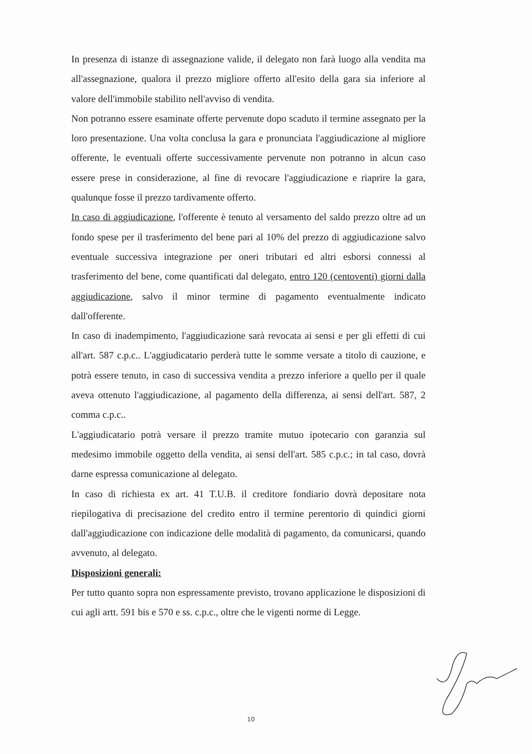In presenza di istanze di assegnazione valide, il delegato non farà luogo alla vendita ma all'assegnazione, qualora il prezzo migliore offerto all'esito della gara sia inferiore al valore dell'immobile stabilito nell'avviso di vendita.
Non potranno essere esaminate offerte pervenute dopo scaduto il termine assegnato per la loro presentazione. Una volta conclusa la gara e pronunciata l'aggiudicazione al migliore offerente, le eventuali offerte successivamente pervenute non potranno in alcun caso essere prese in considerazione, al fine di revocare l'aggiudicazione e riaprire la gara, qualunque fosse il prezzo tardivamente offerto.
In caso di aggiudicazione, l'offerente è tenuto al versamento del saldo prezzo oltre ad un fondo spese per il trasferimento del bene pari al 10% del prezzo di aggiudicazione salvo eventuale successiva integrazione per oneri tributari ed altri esborsi connessi al trasferimento del bene, come quantificati dal delegato, entro 120 (centoventi) giorni dalla aggiudicazione, salvo il minor termine di pagamento eventualmente indicato dall'offerente.
In caso di inadempimento, l'aggiudicazione sarà revocata ai sensi e per gli effetti di cui all'art. 587 c.p.c.. L'aggiudicatario perderà tutte le somme versate a titolo di cauzione, e potrà essere tenuto, in caso di successiva vendita a prezzo inferiore a quello per il quale aveva ottenuto l'aggiudicazione, al pagamento della differenza, ai sensi dell'art. 587, 2 comma c.p.c..
L'aggiudicatario potrà versare il prezzo tramite mutuo ipotecario con garanzia sul medesimo immobile oggetto della vendita, ai sensi dell'art. 585 c.p.c.; in tal caso, dovrà darne espressa comunicazione al delegato.
In caso di richiesta ex art. 41 T.U.B. il creditore fondiario dovrà depositare nota riepilogativa di precisazione del credito entro il termine perentorio di quindici giorni dall'aggiudicazione con indicazione delle modalità di pagamento, da comunicarsi, quando avvenuto, al delegato.
Disposizioni generali:
Per tutto quanto sopra non espressamente previsto, trovano applicazione le disposizioni di cui agli artt. 591 bis e 570 e ss. c.p.c., oltre che le vigenti norme di Legge.
10